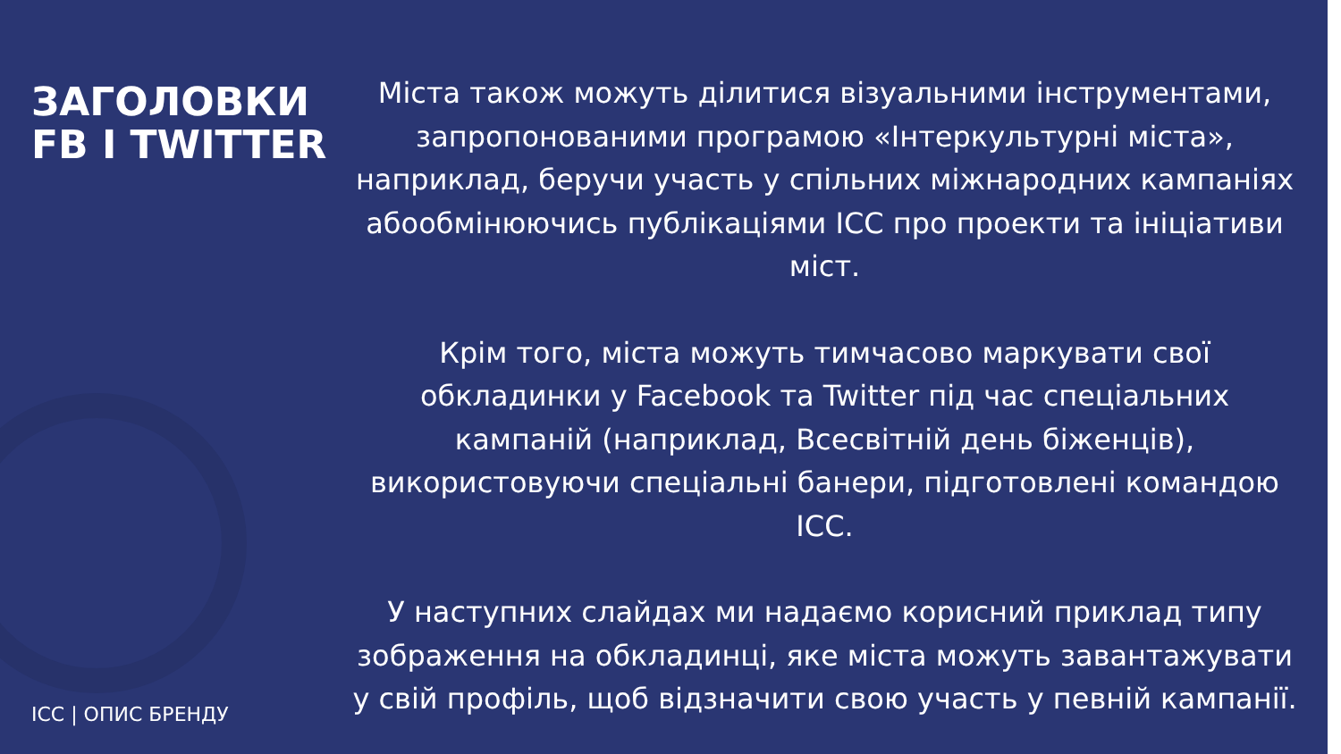ЗАГОЛОВКИ
FB І TWITTER
ICC | ОПИС БРЕНДУ
Міста також можуть ділитися візуальними інструментами, запропонованими програмою «Інтеркультурні міста», наприклад, беручи участь у спільних міжнародних кампаніях абообмінюючись публікаціями ICC про проекти та ініціативи міст.
Крім того, міста можуть тимчасово маркувати свої обкладинки у Facebook та Twitter під час спеціальних кампаній (наприклад, Всесвітній день біженців), використовуючи спеціальні банери, підготовлені командою ICC.
У наступних слайдах ми надаємо корисний приклад типу зображення на обкладинці, яке міста можуть завантажувати у свій профіль, щоб відзначити свою участь у певній кампанії.